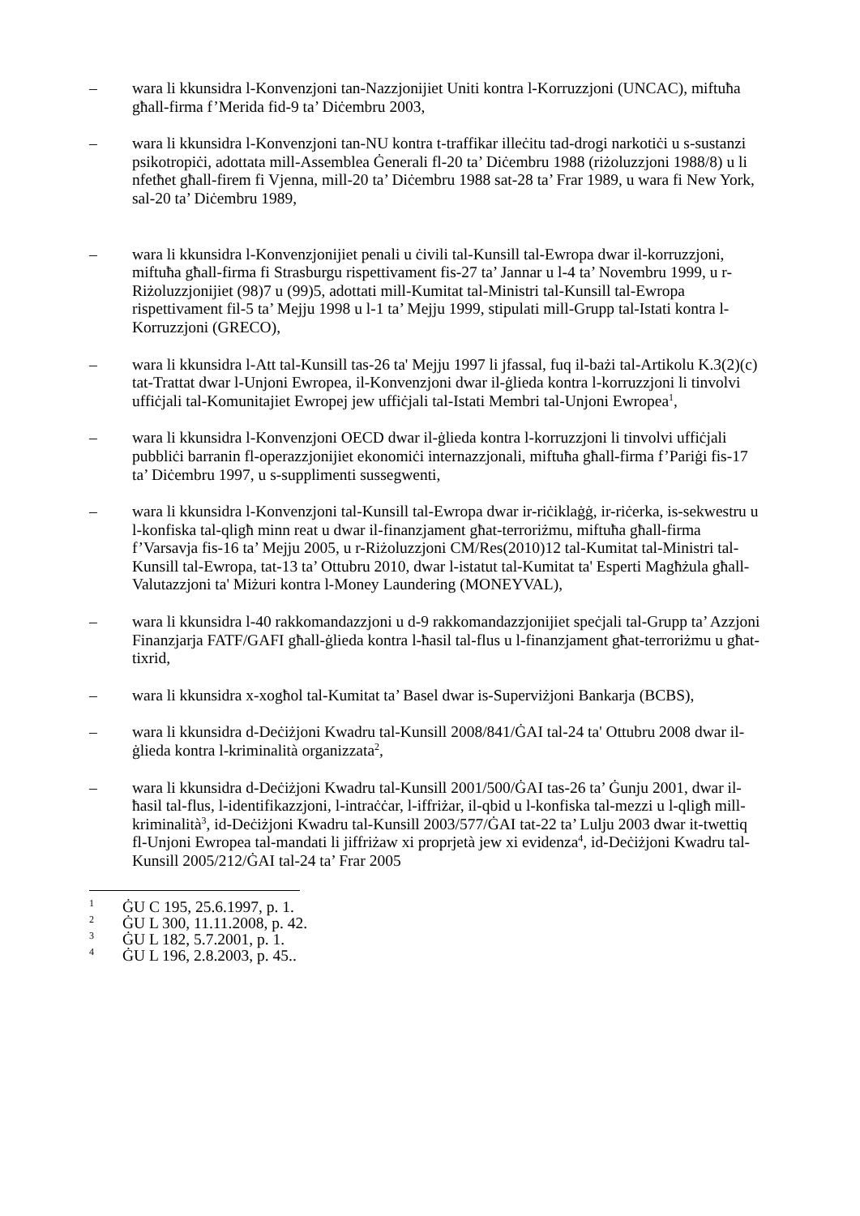– wara li kkunsidra l-Konvenzjoni tan-Nazzjonijiet Uniti kontra l-Korruzzjoni (UNCAC), miftuħa għall-firma f’Merida fid-9 ta’ Diċembru 2003,
– wara li kkunsidra l-Konvenzjoni tan-NU kontra t-traffikar illeċitu tad-drogi narkotiċi u s-sustanzi psikotropiċi, adottata mill-Assemblea Ġenerali fl-20 ta’ Diċembru 1988 (riżoluzzjoni 1988/8) u li nfetħet għall-firem fi Vjenna, mill-20 ta’ Diċembru 1988 sat-28 ta’ Frar 1989, u wara fi New York, sal-20 ta’ Diċembru 1989,
– wara li kkunsidra l-Konvenzjonijiet penali u ċivili tal-Kunsill tal-Ewropa dwar il-korruzzjoni, miftuħa għall-firma fi Strasburgu rispettivament fis-27 ta’ Jannar u l-4 ta’ Novembru 1999, u r-Riżoluzzjonijiet (98)7 u (99)5, adottati mill-Kumitat tal-Ministri tal-Kunsill tal-Ewropa rispettivament fil-5 ta’ Mejju 1998 u l-1 ta’ Mejju 1999, stipulati mill-Grupp tal-Istati kontra l-Korruzzjoni (GRECO),
– wara li kkunsidra l-Att tal-Kunsill tas-26 ta' Mejju 1997 li jfassal, fuq il-bażi tal-Artikolu K.3(2)(c) tat-Trattat dwar l-Unjoni Ewropea, il-Konvenzjoni dwar il-ġlieda kontra l-korruzzjoni li tinvolvi uffiċjali tal-Komunitajiet Ewropej jew uffiċjali tal-Istati Membri tal-Unjoni Ewropea<sup>1</sup>,
– wara li kkunsidra l-Konvenzjoni OECD dwar il-ġlieda kontra l-korruzzjoni li tinvolvi uffiċjali pubbliċi barranin fl-operazzjonijiet ekonomiċi internazzjonali, miftuħa għall-firma f’Pariġi fis-17 ta’ Diċembru 1997, u s-supplimenti sussegwenti,
– wara li kkunsidra l-Konvenzjoni tal-Kunsill tal-Ewropa dwar ir-riċiklaġġ, ir-riċerka, is-sekwestru u l-konfiska tal-qligħ minn reat u dwar il-finanzjament għat-terroriżmu, miftuħa għall-firma f’Varsavja fis-16 ta’ Mejju 2005, u r-Riżoluzzjoni CM/Res(2010)12 tal-Kumitat tal-Ministri tal-Kunsill tal-Ewropa, tat-13 ta’ Ottubru 2010, dwar l-istatut tal-Kumitat ta' Esperti Magħżula għall-Valutazzjoni ta' Miżuri kontra l-Money Laundering (MONEYVAL),
– wara li kkunsidra l-40 rakkomandazzjoni u d-9 rakkomandazzjonijiet speċjali tal-Grupp ta’ Azzjoni Finanzjarja FATF/GAFI għall-ġlieda kontra l-ħasil tal-flus u l-finanzjament għat-terroriżmu u għat-tixrid,
– wara li kkunsidra x-xogħol tal-Kumitat ta’ Basel dwar is-Superviżjoni Bankarja (BCBS),
– wara li kkunsidra d-Deċiżjoni Kwadru tal-Kunsill 2008/841/ĠAI tal-24 ta' Ottubru 2008 dwar il-ġlieda kontra l-kriminalità organizzata<sup>2</sup>,
– wara li kkunsidra d-Deċiżjoni Kwadru tal-Kunsill 2001/500/ĠAI tas-26 ta’ Ġunju 2001, dwar il-ħasil tal-flus, l-identifikazzjoni, l-intraċċar, l-iffriżar, il-qbid u l-konfiska tal-mezzi u l-qligħ mill-kriminalità<sup>3</sup>, id-Deċiżjoni Kwadru tal-Kunsill 2003/577/ĠAI tat-22 ta’ Lulju 2003 dwar it-twettiq fl-Unjoni Ewropea tal-mandati li jiffriżaw xi proprjetà jew xi evidenza<sup>4</sup>, id-Deċiżjoni Kwadru tal-Kunsill 2005/212/ĠAI tal-24 ta’ Frar 2005
<sup>1</sup> ĠU C 195, 25.6.1997, p. 1.
<sup>2</sup> ĠU L 300, 11.11.2008, p. 42.
<sup>3</sup> ĠU L 182, 5.7.2001, p. 1.
<sup>4</sup> ĠU L 196, 2.8.2003, p. 45..